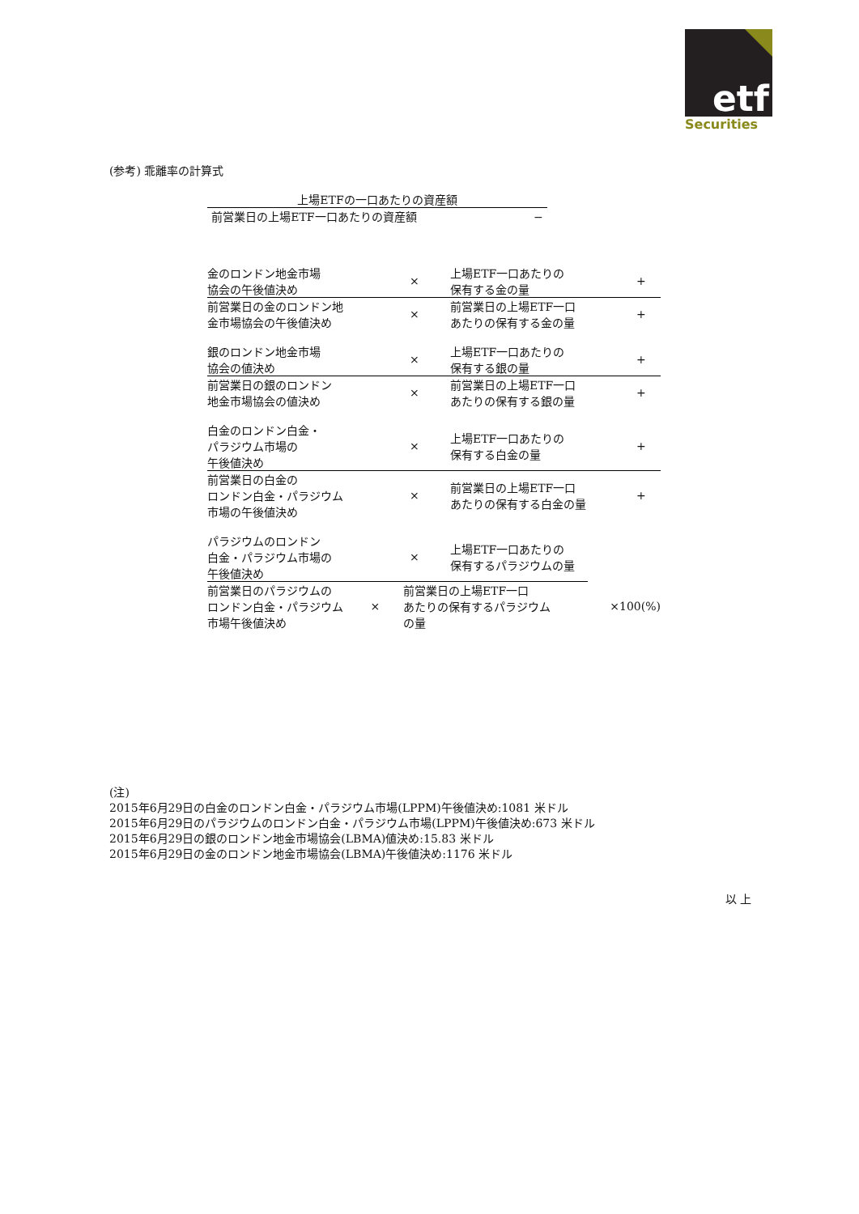etf
Securities
(参考) 乖離率の計算式
上場ETFの一口あたりの資産額
前営業日の上場ETF一口あたりの資産額 −
金のロンドン地金市場
協会の午後値決め
×
上場ETF一口あたりの
保有する金の量
+
前営業日の金のロンドン地
金市場協会の午後値決め
×
前営業日の上場ETF一口
あたりの保有する金の量
+
銀のロンドン地金市場
協会の値決め
×
上場ETF一口あたりの
保有する銀の量
+
前営業日の銀のロンドン
地金市場協会の値決め
×
前営業日の上場ETF一口
あたりの保有する銀の量
+
白金のロンドン白金・
パラジウム市場の
午後値決め
×
上場ETF一口あたりの
保有する白金の量
+
前営業日の白金の
ロンドン白金・パラジウム
市場の午後値決め
×
前営業日の上場ETF一口
あたりの保有する白金の量
+
パラジウムのロンドン
白金・パラジウム市場の
午後値決め
×
上場ETF一口あたりの
保有するパラジウムの量
前営業日のパラジウムの
ロンドン白金・パラジウム
市場午後値決め
×
前営業日の上場ETF一口
あたりの保有するパラジウム
の量
×100(%)
(注)
2015年6月29日の白金のロンドン白金・パラジウム市場(LPPM)午後値決め:1081 米ドル
2015年6月29日のパラジウムのロンドン白金・パラジウム市場(LPPM)午後値決め:673 米ドル
2015年6月29日の銀のロンドン地金市場協会(LBMA)値決め:15.83 米ドル
2015年6月29日の金のロンドン地金市場協会(LBMA)午後値決め:1176 米ドル
以 上